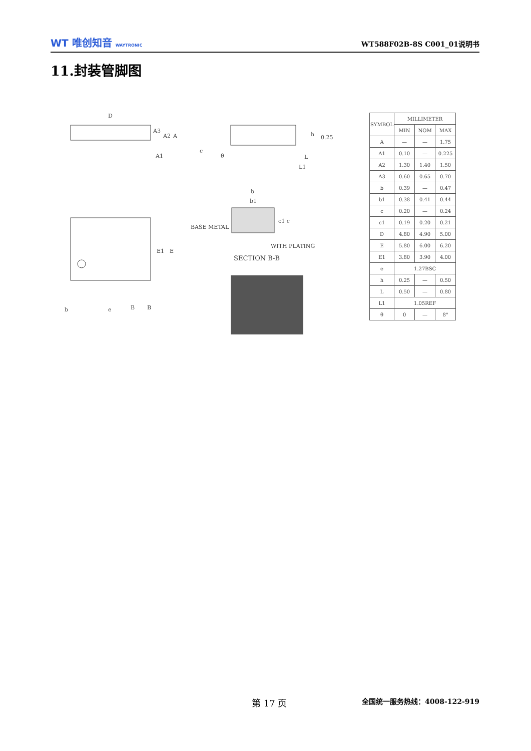WT 唯创知音 WAYTRONIC
WT588F02B-8S C001_01说明书
11.封装管脚图
D
A3
A2
A
A1
E1
E
b
e
B
B
h
0.25
c
θ
L
L1
b
b1
c1 c
BASE METAL
WITH PLATING
SECTION B-B
| SYMBOL | MILLIMETER | | |
| --- | --- | --- | --- |
| | MIN | NOM | MAX |
| A | — | — | 1.75 |
| A1 | 0.10 | — | 0.225 |
| A2 | 1.30 | 1.40 | 1.50 |
| A3 | 0.60 | 0.65 | 0.70 |
| b | 0.39 | — | 0.47 |
| b1 | 0.38 | 0.41 | 0.44 |
| c | 0.20 | — | 0.24 |
| c1 | 0.19 | 0.20 | 0.21 |
| D | 4.80 | 4.90 | 5.00 |
| E | 5.80 | 6.00 | 6.20 |
| E1 | 3.80 | 3.90 | 4.00 |
| e | 1.27BSC | | |
| h | 0.25 | — | 0.50 |
| L | 0.50 | — | 0.80 |
| L1 | 1.05REF | | |
| θ | 0 | — | 8° |
第 17 页 全国统一服务热线：4008-122-919